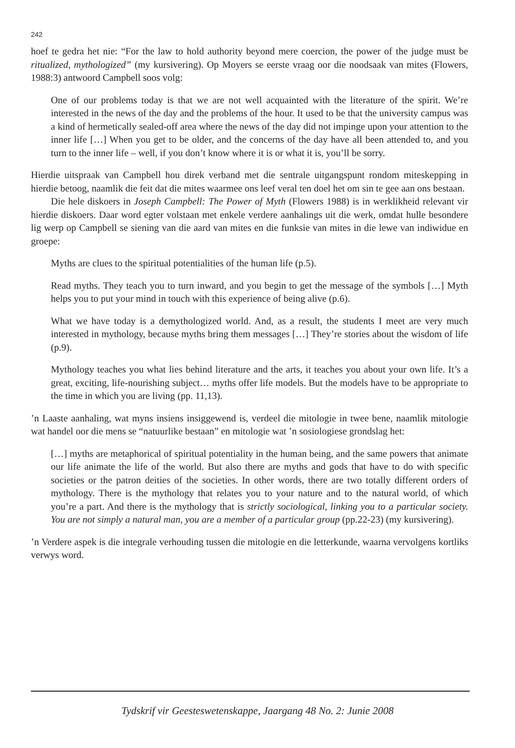242
hoef te gedra het nie: “For the law to hold authority beyond mere coercion, the power of the judge must be ritualized, mythologized” (my kursivering). Op Moyers se eerste vraag oor die noodsaak van mites (Flowers, 1988:3) antwoord Campbell soos volg:
One of our problems today is that we are not well acquainted with the literature of the spirit. We’re interested in the news of the day and the problems of the hour. It used to be that the university campus was a kind of hermetically sealed-off area where the news of the day did not impinge upon your attention to the inner life […] When you get to be older, and the concerns of the day have all been attended to, and you turn to the inner life – well, if you don’t know where it is or what it is, you’ll be sorry.
Hierdie uitspraak van Campbell hou direk verband met die sentrale uitgangspunt rondom miteskepping in hierdie betoog, naamlik die feit dat die mites waarmee ons leef veral ten doel het om sin te gee aan ons bestaan.
Die hele diskoers in Joseph Campbell: The Power of Myth (Flowers 1988) is in werklikheid relevant vir hierdie diskoers. Daar word egter volstaan met enkele verdere aanhalings uit die werk, omdat hulle besondere lig werp op Campbell se siening van die aard van mites en die funksie van mites in die lewe van indiwidue en groepe:
Myths are clues to the spiritual potentialities of the human life (p.5).
Read myths. They teach you to turn inward, and you begin to get the message of the symbols […] Myth helps you to put your mind in touch with this experience of being alive (p.6).
What we have today is a demythologized world. And, as a result, the students I meet are very much interested in mythology, because myths bring them messages […] They’re stories about the wisdom of life (p.9).
Mythology teaches you what lies behind literature and the arts, it teaches you about your own life. It’s a great, exciting, life-nourishing subject… myths offer life models. But the models have to be appropriate to the time in which you are living (pp. 11,13).
’n Laaste aanhaling, wat myns insiens insiggewend is, verdeel die mitologie in twee bene, naamlik mitologie wat handel oor die mens se “natuurlike bestaan” en mitologie wat ’n sosiologiese grondslag het:
[…] myths are metaphorical of spiritual potentiality in the human being, and the same powers that animate our life animate the life of the world. But also there are myths and gods that have to do with specific societies or the patron deities of the societies. In other words, there are two totally different orders of mythology. There is the mythology that relates you to your nature and to the natural world, of which you’re a part. And there is the mythology that is strictly sociological, linking you to a particular society. You are not simply a natural man, you are a member of a particular group (pp.22-23) (my kursivering).
’n Verdere aspek is die integrale verhouding tussen die mitologie en die letterkunde, waarna vervolgens kortliks verwys word.
Tydskrif vir Geesteswetenskappe, Jaargang 48 No. 2: Junie 2008